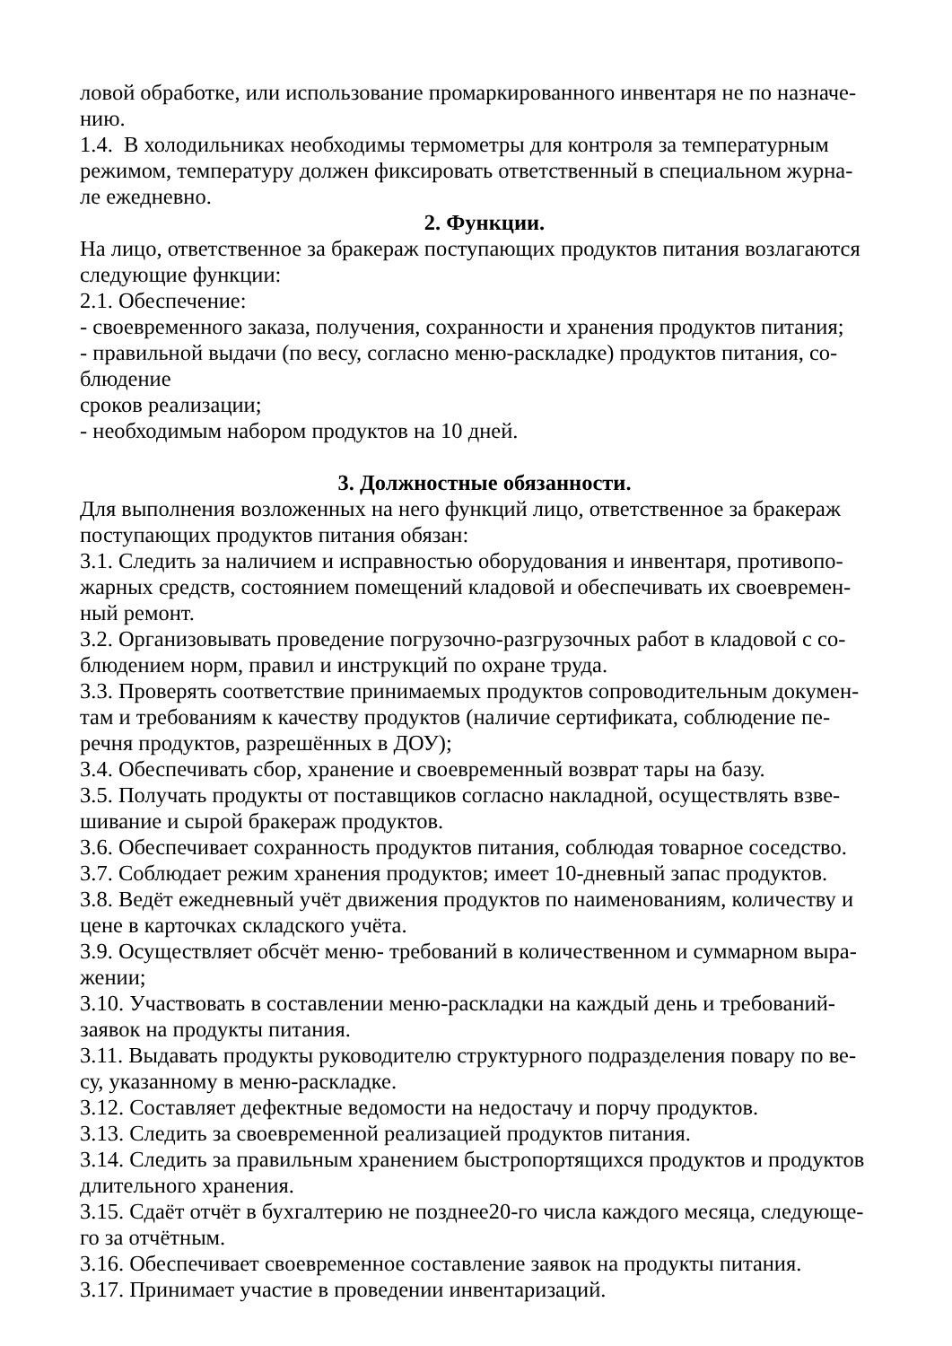ловой обработке, или использование промаркированного инвентаря не по назначе-
нию.
1.4. В холодильниках необходимы термометры для контроля за температурным режимом, температуру должен фиксировать ответственный в специальном журна-
ле ежедневно.
2. Функции.
На лицо, ответственное за бракераж поступающих продуктов питания возлагаются следующие функции:
2.1. Обеспечение:
- своевременного заказа, получения, сохранности и хранения продуктов питания;
- правильной выдачи (по весу, согласно меню-раскладке) продуктов питания, со-
блюдение
сроков реализации;
- необходимым набором продуктов на 10 дней.
3. Должностные обязанности.
Для выполнения возложенных на него функций лицо, ответственное за бракераж поступающих продуктов питания обязан:
3.1. Следить за наличием и исправностью оборудования и инвентаря, противопо-
жарных средств, состоянием помещений кладовой и обеспечивать их своевремен-
ный ремонт.
3.2. Организовывать проведение погрузочно-разгрузочных работ в кладовой с со-
блюдением норм, правил и инструкций по охране труда.
3.3. Проверять соответствие принимаемых продуктов сопроводительным докумен-
там и требованиям к качеству продуктов (наличие сертификата, соблюдение пе-
речня продуктов, разрешённых в ДОУ);
3.4. Обеспечивать сбор, хранение и своевременный возврат тары на базу.
3.5. Получать продукты от поставщиков согласно накладной, осуществлять взве-
шивание и сырой бракераж продуктов.
3.6. Обеспечивает сохранность продуктов питания, соблюдая товарное соседство.
3.7. Соблюдает режим хранения продуктов; имеет 10-дневный запас продуктов.
3.8. Ведёт ежедневный учёт движения продуктов по наименованиям, количеству и цене в карточках складского учёта.
3.9. Осуществляет обсчёт меню- требований в количественном и суммарном выра-
жении;
3.10. Участвовать в составлении меню-раскладки на каждый день и требований-
заявок на продукты питания.
3.11. Выдавать продукты руководителю структурного подразделения повару по ве-
су, указанному в меню-раскладке.
3.12. Составляет дефектные ведомости на недостачу и порчу продуктов.
3.13. Следить за своевременной реализацией продуктов питания.
3.14. Следить за правильным хранением быстропортящихся продуктов и продуктов длительного хранения.
3.15. Сдаёт отчёт в бухгалтерию не позднее20-го числа каждого месяца, следующе-
го за отчётным.
3.16. Обеспечивает своевременное составление заявок на продукты питания.
3.17. Принимает участие в проведении инвентаризаций.